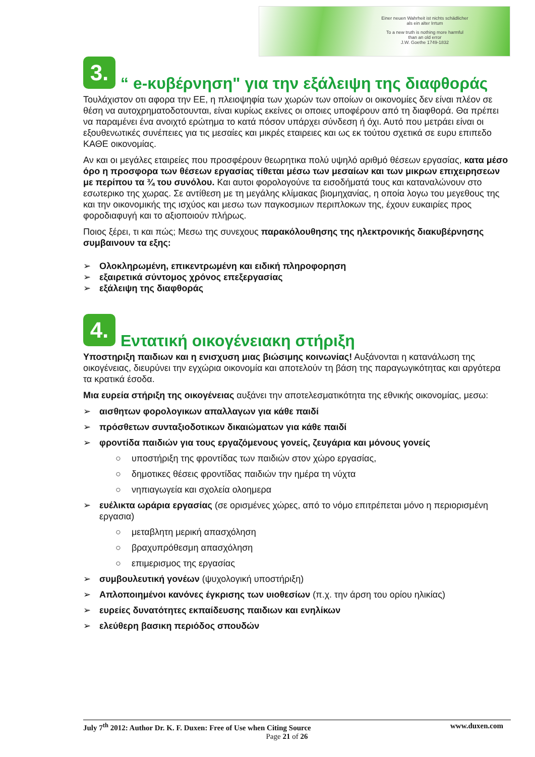Einer neuen Wahrheit ist nichts schädlicher
als ein alter Irrtum
To a new truth is nothing more harmful
than an old error
J.W. Goethe 1749-1832
3. “ e-κυβέρνηση" για την εξάλειψη της διαφθοράς
Τουλάχιστον οτι αφορα την ΕΕ, η πλειοψηφία των χωρών των οποίων οι οικονομίες δεν είναι πλέον σε θέση να αυτοχρηματοδοτουνται, είναι κυρίως εκείνες οι οποιες υποφέρουν από τη διαφθορά. Θα πρέπει να παραμένει ένα ανοιχτό ερώτημα το κατά πόσον υπάρχει σύνδεση ή όχι. Αυτό που μετράει είναι οι εξουθενωτικές συνέπειες για τις μεσαίες και μικρές εταιρειες και ως εκ τούτου σχετικά σε ευρυ επιπεδο ΚΑΘΕ οικονομίας.
Αν και οι μεγάλες εταιρείες που προσφέρουν θεωρητικα πολύ υψηλό αριθμό θέσεων εργασίας, κατα μέσο όρο η προσφορα των θέσεων εργασίας τίθεται μέσω των μεσαίων και των μικρων επιχειρησεων με περίπου τα ¾ του συνόλου. Και αυτοι φορολογούνε τα εισοδήματά τους και καταναλώνουν στο εσωτερικο της χωρας. Σε αντίθεση με τη μεγάλης κλίμακας βιομηχανίας, η οποία λογω του μεγεθους της και την οικονομικής της ισχύος και μεσω των παγκοσμιων περιπλοκων της, έχουν ευκαιρίες προς φοροδιαφυγή και το αξιοποιούν πλήρως.
Ποιος ξέρει, τι και πώς; Μεσω της συνεχους παρακόλουθησης της ηλεκτρονικής διακυβέρνησης συμβαινουν τα εξης:
➢ Ολοκληρωμένη, επικεντρωμένη και ειδική πληροφορηση
➢ εξαιρετικά σύντομος χρόνος επεξεργασίας
➢ εξάλειψη της διαφθοράς
4. Εντατική οικογένειακη στήριξη
Υποστηριξη παιδιων και η ενισχυση μιας βιώσιμης κοινωνίας! Αυξάνονται η κατανάλωση της οικογένειας, διευρύνει την εγχώρια οικονομία και αποτελούν τη βάση της παραγωγικότητας και αργότερα τα κρατικά έσοδα.
Μια ευρεία στήριξη της οικογένειας αυξάνει την αποτελεσματικότητα της εθνικής οικονομίας, μεσω:
➢ αισθητων φορολογικων απαλλαγων για κάθε παιδί
➢ πρόσθετων συνταξιοδοτικων δικαιώματων για κάθε παιδί
➢ φροντίδα παιδιών για τους εργαζόμενους γονείς, ζευγάρια και μόνους γονείς
○ υποστήριξη της φροντίδας των παιδιών στον χώρο εργασίας,
○ δημοτικες θέσεις φροντίδας παιδιών την ημέρα τη νύχτα
○ νηπιαγωγεία και σχολεία ολοημερα
➢ ευέλικτα ωράρια εργασίας (σε ορισμένες χώρες, από το νόμο επιτρέπεται μόνο η περιορισμένη εργασια)
○ μεταβλητη μερική απασχόληση
○ βραχυπρόθεσμη απασχόληση
○ επιμερισμος της εργασίας
➢ συμβουλευτική γονέων (ψυχολογική υποστήριξη)
➢ Απλοποιημένοι κανόνες έγκρισης των υιοθεσίων (π.χ. την άρση του ορίου ηλικίας)
➢ ευρείες δυνατότητες εκπαίδευσης παιδιων και ενηλίκων
➢ ελεύθερη βασικη περιόδος σπουδών
July 7<sup>th</sup> 2012: Author Dr. K. F. Duxen: Free of Use when Citing Source www.duxen.com
Page 21 of 26